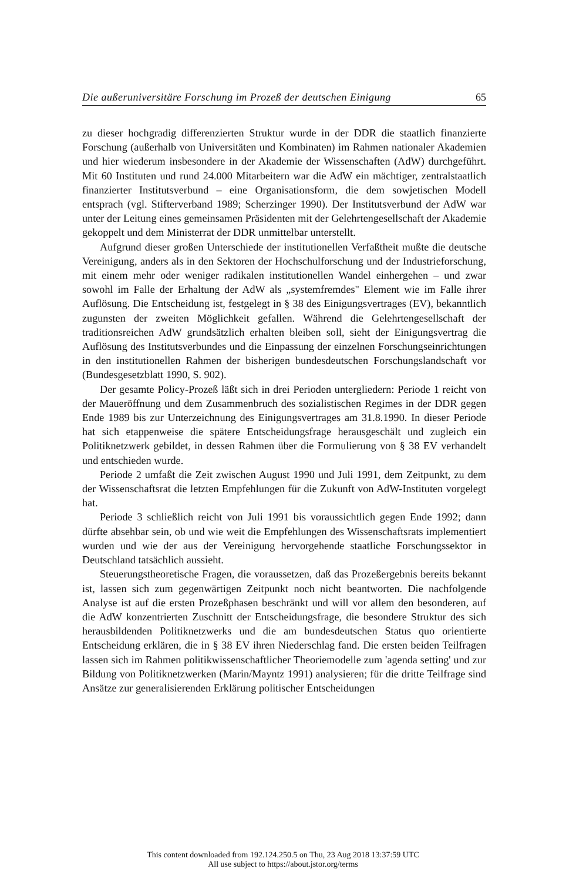Die außeruniversitäre Forschung im Prozeß der deutschen Einigung 65
zu dieser hochgradig differenzierten Struktur wurde in der DDR die staatlich finanzierte Forschung (außerhalb von Universitäten und Kombinaten) im Rahmen nationaler Akademien und hier wiederum insbesondere in der Akademie der Wissenschaften (AdW) durchgeführt. Mit 60 Instituten und rund 24.000 Mitarbeitern war die AdW ein mächtiger, zentralstaatlich finanzierter Institutsverbund – eine Organisationsform, die dem sowjetischen Modell entsprach (vgl. Stifterverband 1989; Scherzinger 1990). Der Institutsverbund der AdW war unter der Leitung eines gemeinsamen Präsidenten mit der Gelehrtengesellschaft der Akademie gekoppelt und dem Ministerrat der DDR unmittelbar unterstellt.
Aufgrund dieser großen Unterschiede der institutionellen Verfaßtheit mußte die deutsche Vereinigung, anders als in den Sektoren der Hochschulforschung und der Industrieforschung, mit einem mehr oder weniger radikalen institutionellen Wandel einhergehen – und zwar sowohl im Falle der Erhaltung der AdW als „systemfremdes" Element wie im Falle ihrer Auflösung. Die Entscheidung ist, festgelegt in § 38 des Einigungsvertrages (EV), bekanntlich zugunsten der zweiten Möglichkeit gefallen. Während die Gelehrtengesellschaft der traditionsreichen AdW grundsätzlich erhalten bleiben soll, sieht der Einigungsvertrag die Auflösung des Institutsverbundes und die Einpassung der einzelnen Forschungseinrichtungen in den institutionellen Rahmen der bisherigen bundesdeutschen Forschungslandschaft vor (Bundesgesetzblatt 1990, S. 902).
Der gesamte Policy-Prozeß läßt sich in drei Perioden untergliedern: Periode 1 reicht von der Maueröffnung und dem Zusammenbruch des sozialistischen Regimes in der DDR gegen Ende 1989 bis zur Unterzeichnung des Einigungsvertrages am 31.8.1990. In dieser Periode hat sich etappenweise die spätere Entscheidungsfrage herausgeschält und zugleich ein Politiknetzwerk gebildet, in dessen Rahmen über die Formulierung von § 38 EV verhandelt und entschieden wurde.
Periode 2 umfaßt die Zeit zwischen August 1990 und Juli 1991, dem Zeitpunkt, zu dem der Wissenschaftsrat die letzten Empfehlungen für die Zukunft von AdW-Instituten vorgelegt hat.
Periode 3 schließlich reicht von Juli 1991 bis voraussichtlich gegen Ende 1992; dann dürfte absehbar sein, ob und wie weit die Empfehlungen des Wissenschaftsrats implementiert wurden und wie der aus der Vereinigung hervorgehende staatliche Forschungssektor in Deutschland tatsächlich aussieht.
Steuerungstheoretische Fragen, die voraussetzen, daß das Prozeßergebnis bereits bekannt ist, lassen sich zum gegenwärtigen Zeitpunkt noch nicht beantworten. Die nachfolgende Analyse ist auf die ersten Prozeßphasen beschränkt und will vor allem den besonderen, auf die AdW konzentrierten Zuschnitt der Entscheidungsfrage, die besondere Struktur des sich herausbildenden Politiknetzwerks und die am bundesdeutschen Status quo orientierte Entscheidung erklären, die in § 38 EV ihren Niederschlag fand. Die ersten beiden Teilfragen lassen sich im Rahmen politikwissenschaftlicher Theoriemodelle zum 'agenda setting' und zur Bildung von Politiknetzwerken (Marin/Mayntz 1991) analysieren; für die dritte Teilfrage sind Ansätze zur generalisierenden Erklärung politischer Entscheidungen
This content downloaded from 192.124.250.5 on Thu, 23 Aug 2018 13:37:59 UTC
All use subject to https://about.jstor.org/terms